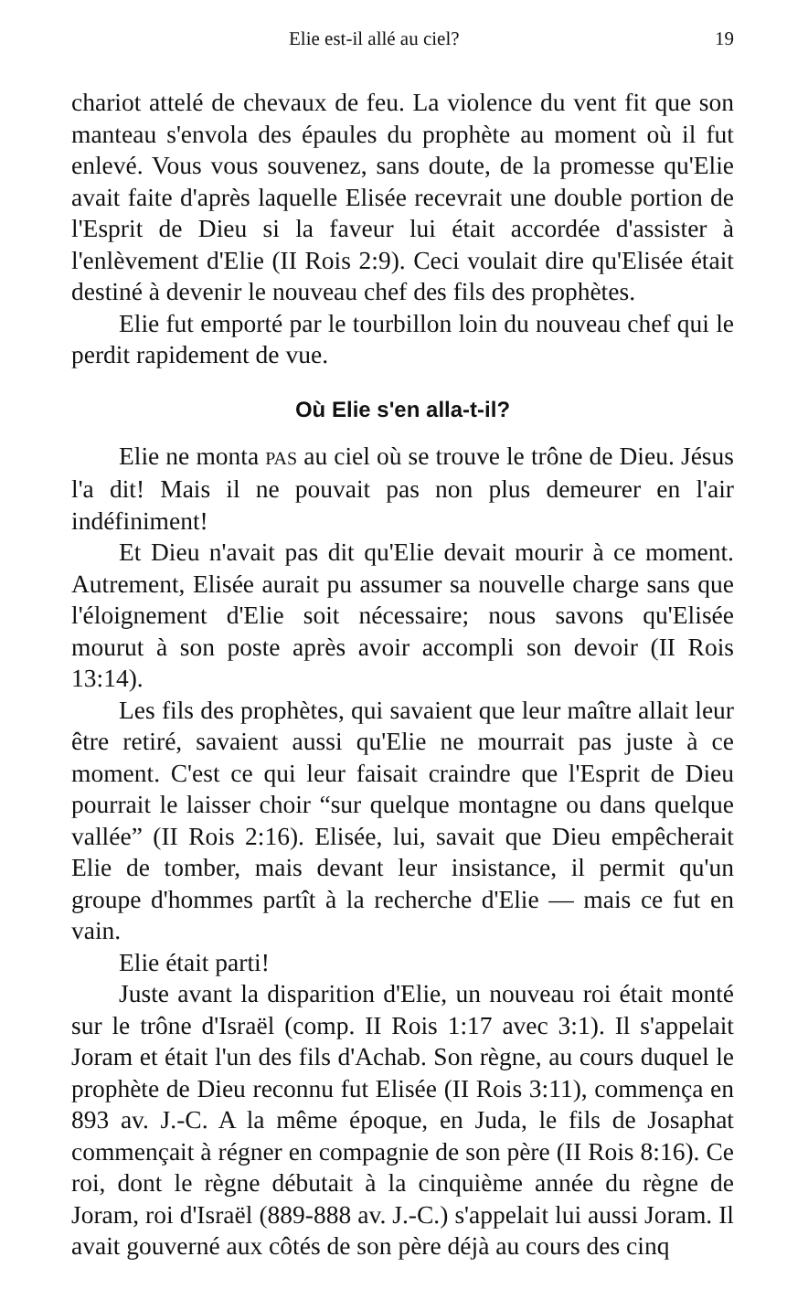Elie est-il allé au ciel? 19
chariot attelé de chevaux de feu. La violence du vent fit que son manteau s'envola des épaules du prophète au moment où il fut enlevé. Vous vous souvenez, sans doute, de la promesse qu'Elie avait faite d'après laquelle Elisée recevrait une double portion de l'Esprit de Dieu si la faveur lui était accordée d'assister à l'enlèvement d'Elie (II Rois 2:9). Ceci voulait dire qu'Elisée était destiné à devenir le nouveau chef des fils des prophètes.
Elie fut emporté par le tourbillon loin du nouveau chef qui le perdit rapidement de vue.
Où Elie s'en alla-t-il?
Elie ne monta PAS au ciel où se trouve le trône de Dieu. Jésus l'a dit! Mais il ne pouvait pas non plus demeurer en l'air indéfiniment!
Et Dieu n'avait pas dit qu'Elie devait mourir à ce moment. Autrement, Elisée aurait pu assumer sa nouvelle charge sans que l'éloignement d'Elie soit nécessaire; nous savons qu'Elisée mourut à son poste après avoir accompli son devoir (II Rois 13:14).
Les fils des prophètes, qui savaient que leur maître allait leur être retiré, savaient aussi qu'Elie ne mourrait pas juste à ce moment. C'est ce qui leur faisait craindre que l'Esprit de Dieu pourrait le laisser choir “sur quelque montagne ou dans quelque vallée” (II Rois 2:16). Elisée, lui, savait que Dieu empêcherait Elie de tomber, mais devant leur insistance, il permit qu'un groupe d'hommes partît à la recherche d'Elie — mais ce fut en vain.
Elie était parti!
Juste avant la disparition d'Elie, un nouveau roi était monté sur le trône d'Israël (comp. II Rois 1:17 avec 3:1). Il s'appelait Joram et était l'un des fils d'Achab. Son règne, au cours duquel le prophète de Dieu reconnu fut Elisée (II Rois 3:11), commença en 893 av. J.-C. A la même époque, en Juda, le fils de Josaphat commençait à régner en compagnie de son père (II Rois 8:16). Ce roi, dont le règne débutait à la cinquième année du règne de Joram, roi d'Israël (889-888 av. J.-C.) s'appelait lui aussi Joram. Il avait gouverné aux côtés de son père déjà au cours des cinq